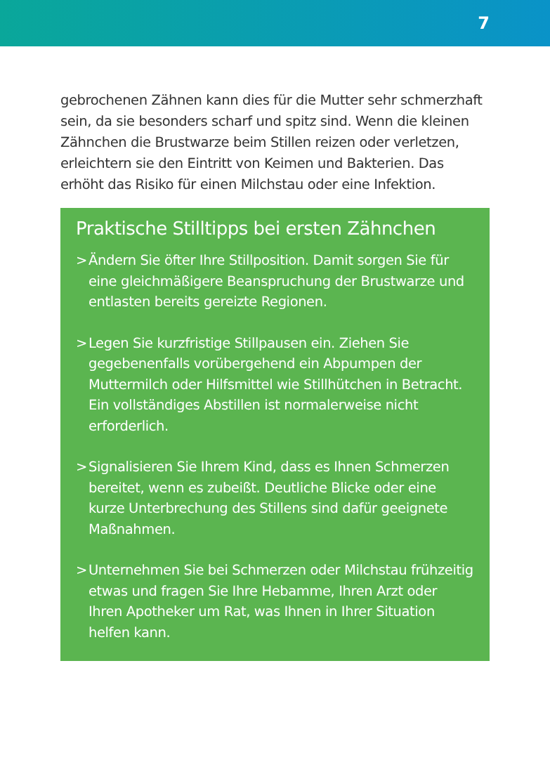7
gebrochenen Zähnen kann dies für die Mutter sehr schmerzhaft sein, da sie besonders scharf und spitz sind. Wenn die kleinen Zähnchen die Brustwarze beim Stillen reizen oder verletzen, erleichtern sie den Eintritt von Keimen und Bakterien. Das erhöht das Risiko für einen Milchstau oder eine Infektion.
Praktische Stilltipps bei ersten Zähnchen
> Ändern Sie öfter Ihre Stillposition. Damit sorgen Sie für eine gleichmäßigere Beanspruchung der Brustwarze und entlasten bereits gereizte Regionen.
> Legen Sie kurzfristige Stillpausen ein. Ziehen Sie gegebenenfalls vorübergehend ein Abpumpen der Muttermilch oder Hilfsmittel wie Stillhütchen in Betracht. Ein vollständiges Abstillen ist normalerweise nicht erforderlich.
> Signalisieren Sie Ihrem Kind, dass es Ihnen Schmerzen bereitet, wenn es zubeißt. Deutliche Blicke oder eine kurze Unterbrechung des Stillens sind dafür geeignete Maßnahmen.
> Unternehmen Sie bei Schmerzen oder Milchstau frühzeitig etwas und fragen Sie Ihre Hebamme, Ihren Arzt oder Ihren Apotheker um Rat, was Ihnen in Ihrer Situation helfen kann.